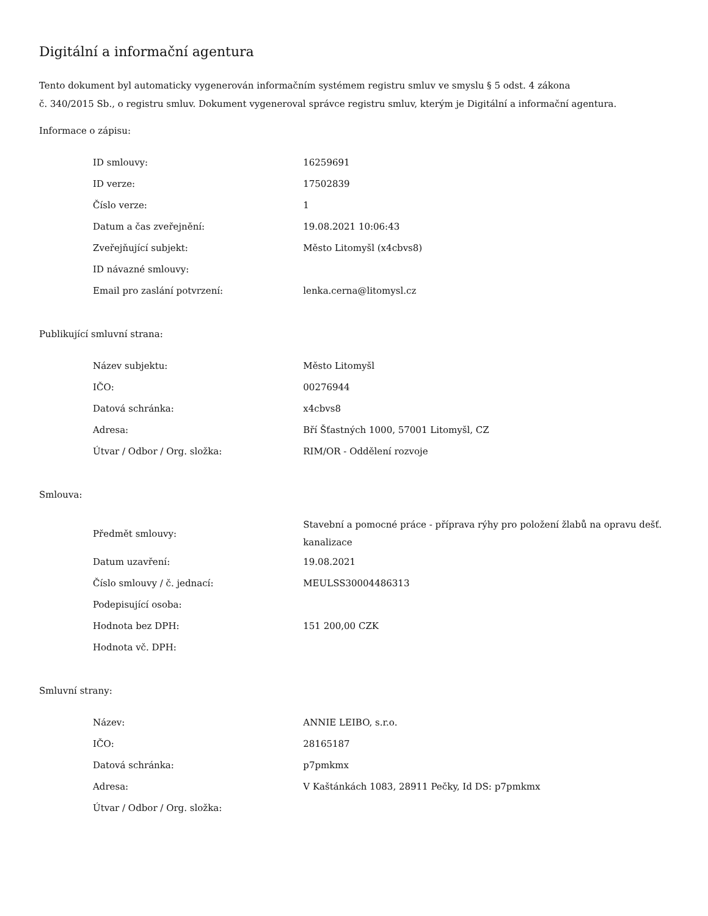Digitální a informační agentura
Tento dokument byl automaticky vygenerován informačním systémem registru smluv ve smyslu § 5 odst. 4 zákona
č. 340/2015 Sb., o registru smluv. Dokument vygeneroval správce registru smluv, kterým je Digitální a informační agentura.
Informace o zápisu:
| ID smlouvy: | 16259691 |
| ID verze: | 17502839 |
| Číslo verze: | 1 |
| Datum a čas zveřejnění: | 19.08.2021 10:06:43 |
| Zveřejňující subjekt: | Město Litomyšl (x4cbvs8) |
| ID návazné smlouvy: | |
| Email pro zaslání potvrzení: | lenka.cerna@litomysl.cz |
Publikující smluvní strana:
| Název subjektu: | Město Litomyšl |
| IČO: | 00276944 |
| Datová schránka: | x4cbvs8 |
| Adresa: | Bří Šťastných 1000, 57001 Litomyšl, CZ |
| Útvar / Odbor / Org. složka: | RIM/OR - Oddělení rozvoje |
Smlouva:
| Předmět smlouvy: | Stavební a pomocné práce - příprava rýhy pro položení žlabů na opravu dešť. kanalizace |
| Datum uzavření: | 19.08.2021 |
| Číslo smlouvy / č. jednací: | MEULSS30004486313 |
| Podepisující osoba: | |
| Hodnota bez DPH: | 151 200,00 CZK |
| Hodnota vč. DPH: | |
Smluvní strany:
| Název: | ANNIE LEIBO, s.r.o. |
| IČO: | 28165187 |
| Datová schránka: | p7pmkmx |
| Adresa: | V Kaštánkách 1083, 28911 Pečky, Id DS: p7pmkmx |
| Útvar / Odbor / Org. složka: | |